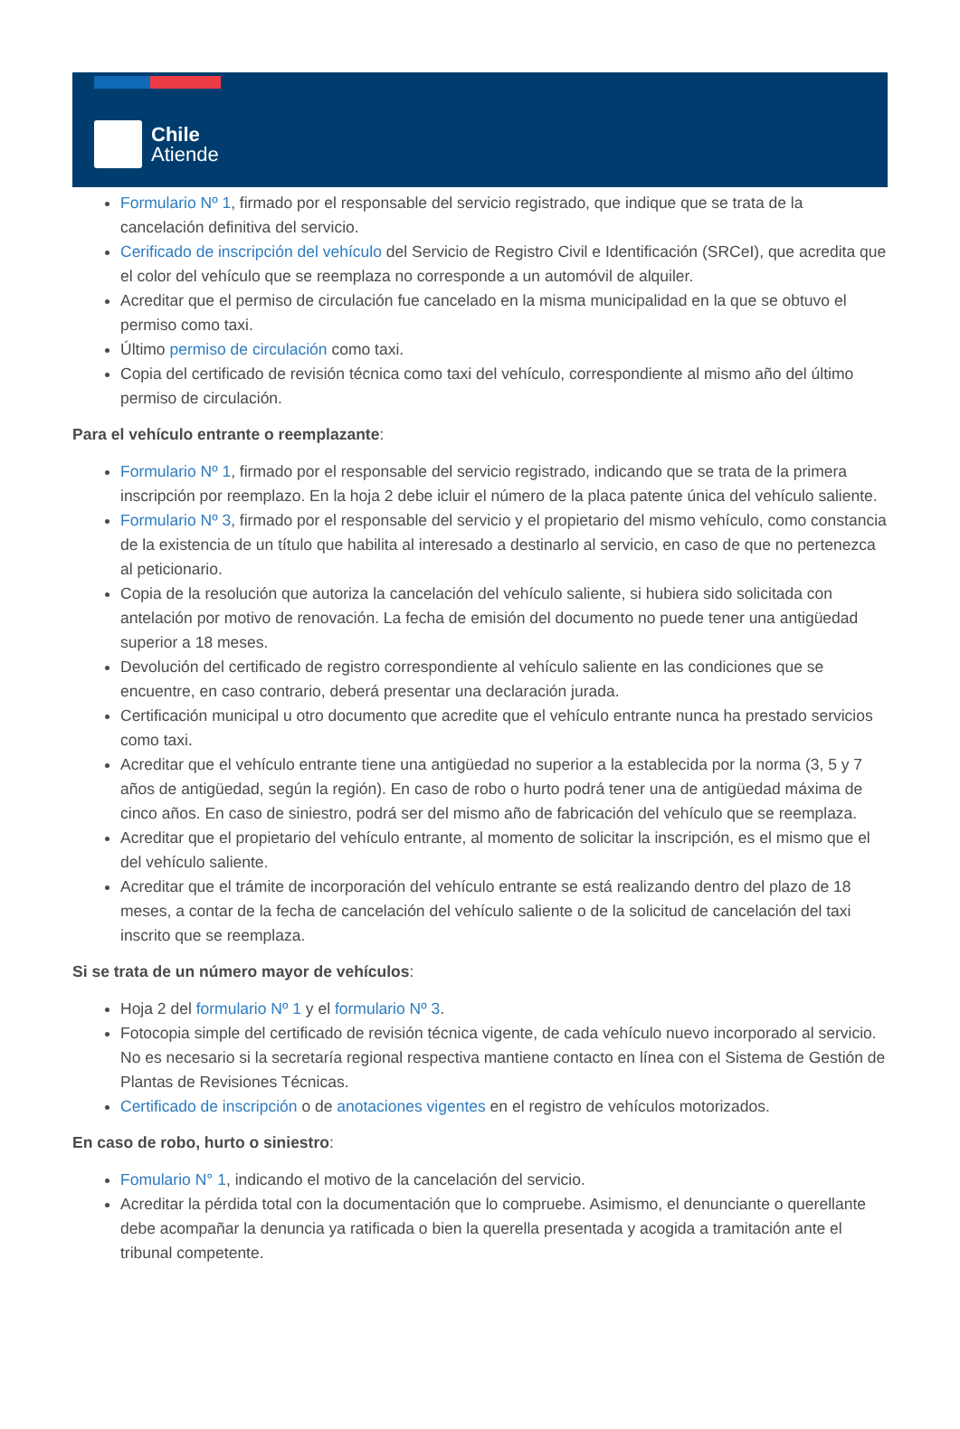Chile
Atiende
Formulario Nº 1, firmado por el responsable del servicio registrado, que indique que se trata de la cancelación definitiva del servicio.
Cerificado de inscripción del vehículo del Servicio de Registro Civil e Identificación (SRCeI), que acredita que el color del vehículo que se reemplaza no corresponde a un automóvil de alquiler.
Acreditar que el permiso de circulación fue cancelado en la misma municipalidad en la que se obtuvo el permiso como taxi.
Último permiso de circulación como taxi.
Copia del certificado de revisión técnica como taxi del vehículo, correspondiente al mismo año del último permiso de circulación.
Para el vehículo entrante o reemplazante:
Formulario Nº 1, firmado por el responsable del servicio registrado, indicando que se trata de la primera inscripción por reemplazo. En la hoja 2 debe icluir el número de la placa patente única del vehículo saliente.
Formulario Nº 3, firmado por el responsable del servicio y el propietario del mismo vehículo, como constancia de la existencia de un título que habilita al interesado a destinarlo al servicio, en caso de que no pertenezca al peticionario.
Copia de la resolución que autoriza la cancelación del vehículo saliente, si hubiera sido solicitada con antelación por motivo de renovación. La fecha de emisión del documento no puede tener una antigüedad superior a 18 meses.
Devolución del certificado de registro correspondiente al vehículo saliente en las condiciones que se encuentre, en caso contrario, deberá presentar una declaración jurada.
Certificación municipal u otro documento que acredite que el vehículo entrante nunca ha prestado servicios como taxi.
Acreditar que el vehículo entrante tiene una antigüedad no superior a la establecida por la norma (3, 5 y 7 años de antigüedad, según la región). En caso de robo o hurto podrá tener una de antigüedad máxima de cinco años. En caso de siniestro, podrá ser del mismo año de fabricación del vehículo que se reemplaza.
Acreditar que el propietario del vehículo entrante, al momento de solicitar la inscripción, es el mismo que el del vehículo saliente.
Acreditar que el trámite de incorporación del vehículo entrante se está realizando dentro del plazo de 18 meses, a contar de la fecha de cancelación del vehículo saliente o de la solicitud de cancelación del taxi inscrito que se reemplaza.
Si se trata de un número mayor de vehículos:
Hoja 2 del formulario Nº 1 y el formulario Nº 3.
Fotocopia simple del certificado de revisión técnica vigente, de cada vehículo nuevo incorporado al servicio. No es necesario si la secretaría regional respectiva mantiene contacto en línea con el Sistema de Gestión de Plantas de Revisiones Técnicas.
Certificado de inscripción o de anotaciones vigentes en el registro de vehículos motorizados.
En caso de robo, hurto o siniestro:
Fomulario N° 1, indicando el motivo de la cancelación del servicio.
Acreditar la pérdida total con la documentación que lo compruebe. Asimismo, el denunciante o querellante debe acompañar la denuncia ya ratificada o bien la querella presentada y acogida a tramitación ante el tribunal competente.